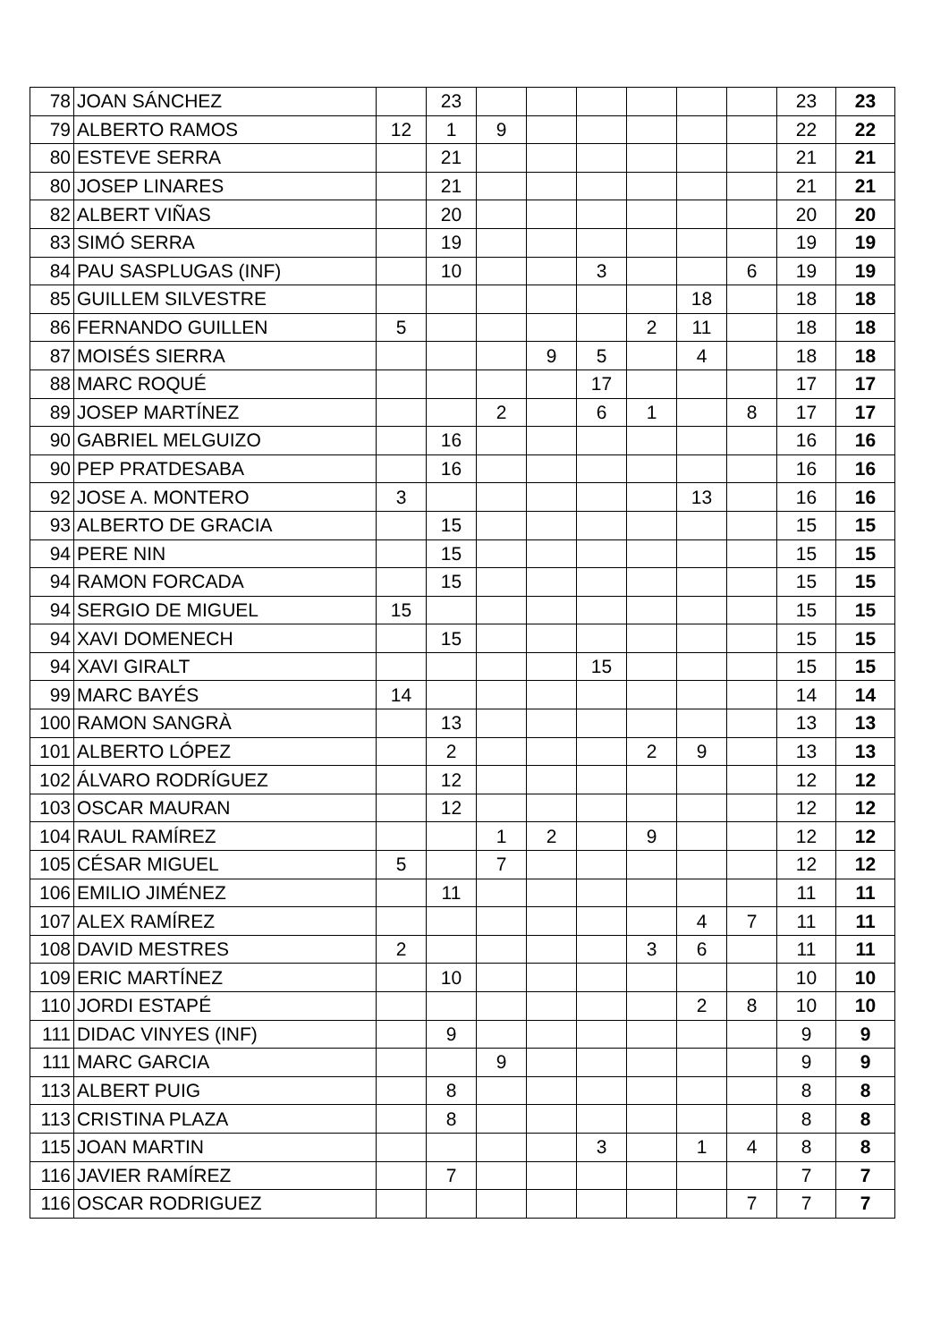| 78 | JOAN SÁNCHEZ | | 23 | | | | | | | 23 | 23 |
| 79 | ALBERTO RAMOS | 12 | 1 | 9 | | | | | | 22 | 22 |
| 80 | ESTEVE SERRA | | 21 | | | | | | | 21 | 21 |
| 80 | JOSEP LINARES | | 21 | | | | | | | 21 | 21 |
| 82 | ALBERT VIÑAS | | 20 | | | | | | | 20 | 20 |
| 83 | SIMÓ SERRA | | 19 | | | | | | | 19 | 19 |
| 84 | PAU SASPLUGAS (INF) | | 10 | | | 3 | | | 6 | 19 | 19 |
| 85 | GUILLEM SILVESTRE | | | | | | | 18 | | 18 | 18 |
| 86 | FERNANDO GUILLEN | 5 | | | | | 2 | 11 | | 18 | 18 |
| 87 | MOISÉS SIERRA | | | | 9 | 5 | | 4 | | 18 | 18 |
| 88 | MARC ROQUÉ | | | | | 17 | | | | 17 | 17 |
| 89 | JOSEP MARTÍNEZ | | | 2 | | 6 | 1 | | 8 | 17 | 17 |
| 90 | GABRIEL MELGUIZO | | 16 | | | | | | | 16 | 16 |
| 90 | PEP PRATDESABA | | 16 | | | | | | | 16 | 16 |
| 92 | JOSE A. MONTERO | 3 | | | | | | 13 | | 16 | 16 |
| 93 | ALBERTO DE GRACIA | | 15 | | | | | | | 15 | 15 |
| 94 | PERE NIN | | 15 | | | | | | | 15 | 15 |
| 94 | RAMON FORCADA | | 15 | | | | | | | 15 | 15 |
| 94 | SERGIO DE MIGUEL | 15 | | | | | | | | 15 | 15 |
| 94 | XAVI DOMENECH | | 15 | | | | | | | 15 | 15 |
| 94 | XAVI GIRALT | | | | | 15 | | | | 15 | 15 |
| 99 | MARC BAYÉS | 14 | | | | | | | | 14 | 14 |
| 100 | RAMON SANGRÀ | | 13 | | | | | | | 13 | 13 |
| 101 | ALBERTO LÓPEZ | | 2 | | | | 2 | 9 | | 13 | 13 |
| 102 | ÁLVARO RODRÍGUEZ | | 12 | | | | | | | 12 | 12 |
| 103 | OSCAR MAURAN | | 12 | | | | | | | 12 | 12 |
| 104 | RAUL RAMÍREZ | | | 1 | 2 | | 9 | | | 12 | 12 |
| 105 | CÉSAR MIGUEL | 5 | | 7 | | | | | | 12 | 12 |
| 106 | EMILIO JIMÉNEZ | | 11 | | | | | | | 11 | 11 |
| 107 | ALEX RAMÍREZ | | | | | | | 4 | 7 | 11 | 11 |
| 108 | DAVID MESTRES | 2 | | | | | 3 | 6 | | 11 | 11 |
| 109 | ERIC MARTÍNEZ | | 10 | | | | | | | 10 | 10 |
| 110 | JORDI ESTAPÉ | | | | | | | 2 | 8 | 10 | 10 |
| 111 | DIDAC VINYES (INF) | | 9 | | | | | | | 9 | 9 |
| 111 | MARC GARCIA | | | 9 | | | | | | 9 | 9 |
| 113 | ALBERT PUIG | | 8 | | | | | | | 8 | 8 |
| 113 | CRISTINA PLAZA | | 8 | | | | | | | 8 | 8 |
| 115 | JOAN MARTIN | | | | | 3 | | 1 | 4 | 8 | 8 |
| 116 | JAVIER RAMÍREZ | | 7 | | | | | | | 7 | 7 |
| 116 | OSCAR RODRIGUEZ | | | | | | | | 7 | 7 | 7 |